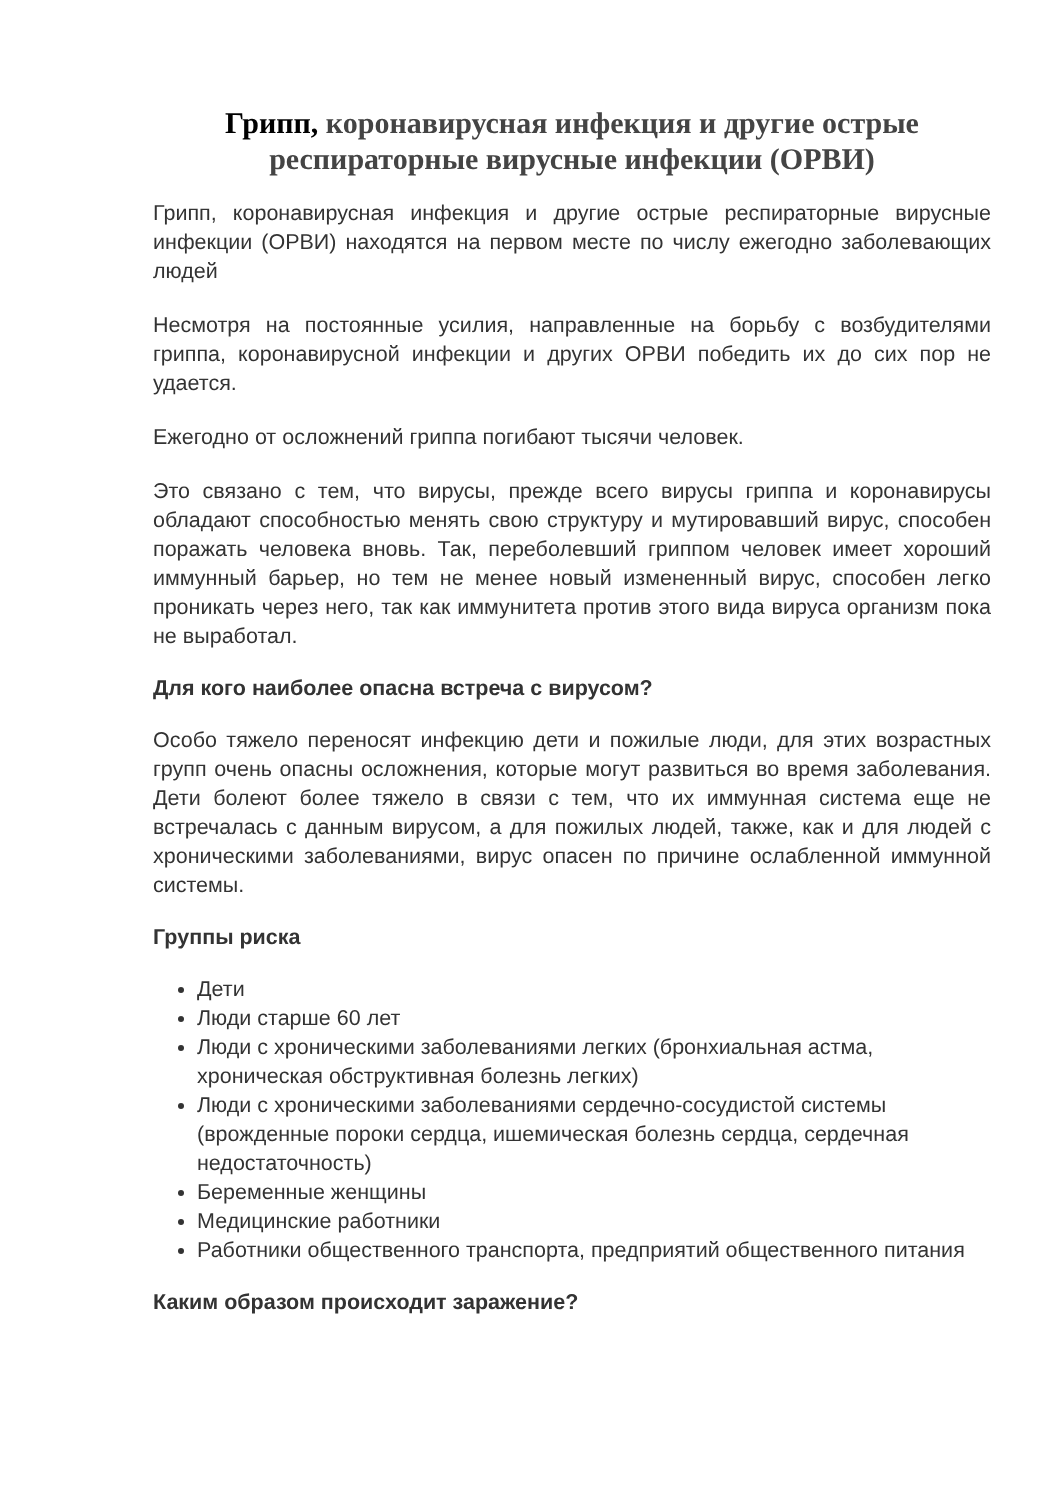Грипп, коронавирусная инфекция и другие острые респираторные вирусные инфекции (ОРВИ)
Грипп, коронавирусная инфекция и другие острые респираторные вирусные инфекции (ОРВИ) находятся на первом месте по числу ежегодно заболевающих людей
Несмотря на постоянные усилия, направленные на борьбу с возбудителями гриппа, коронавирусной инфекции и других ОРВИ победить их до сих пор не удается.
Ежегодно от осложнений гриппа погибают тысячи человек.
Это связано с тем, что вирусы, прежде всего вирусы гриппа и коронавирусы обладают способностью менять свою структуру и мутировавший вирус, способен поражать человека вновь. Так, переболевший гриппом человек имеет хороший иммунный барьер, но тем не менее новый измененный вирус, способен легко проникать через него, так как иммунитета против этого вида вируса организм пока не выработал.
Для кого наиболее опасна встреча с вирусом?
Особо тяжело переносят инфекцию дети и пожилые люди, для этих возрастных групп очень опасны осложнения, которые могут развиться во время заболевания. Дети болеют более тяжело в связи с тем, что их иммунная система еще не встречалась с данным вирусом, а для пожилых людей, также, как и для людей с хроническими заболеваниями, вирус опасен по причине ослабленной иммунной системы.
Группы риска
Дети
Люди старше 60 лет
Люди с хроническими заболеваниями легких (бронхиальная астма, хроническая обструктивная болезнь легких)
Люди с хроническими заболеваниями сердечно-сосудистой системы (врожденные пороки сердца, ишемическая болезнь сердца, сердечная недостаточность)
Беременные женщины
Медицинские работники
Работники общественного транспорта, предприятий общественного питания
Каким образом происходит заражение?